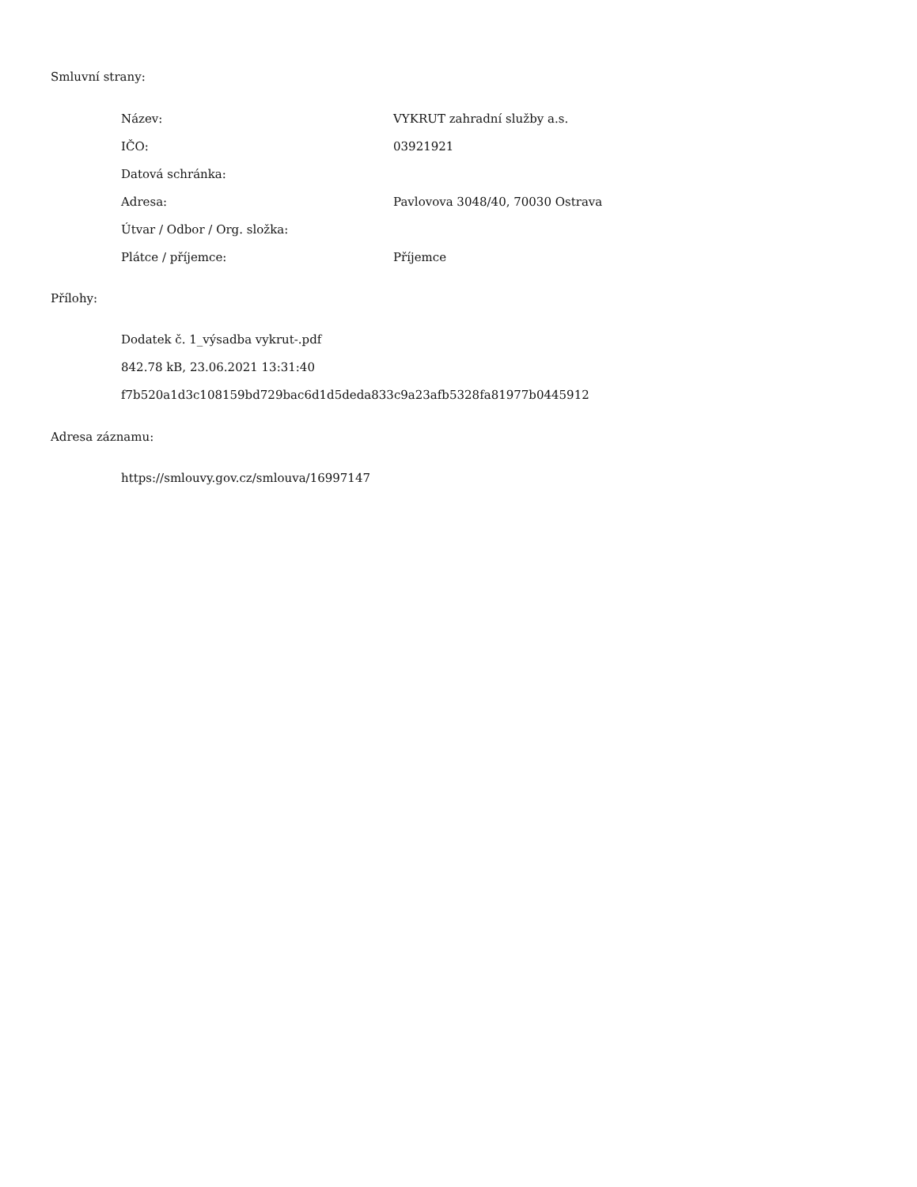Smluvní strany:
| Název: | VYKRUT zahradní služby a.s. |
| IČO: | 03921921 |
| Datová schránka: | |
| Adresa: | Pavlovova 3048/40, 70030 Ostrava |
| Útvar / Odbor / Org. složka: | |
| Plátce / příjemce: | Příjemce |
Přílohy:
Dodatek č. 1_výsadba vykrut-.pdf
842.78 kB, 23.06.2021 13:31:40
f7b520a1d3c108159bd729bac6d1d5deda833c9a23afb5328fa81977b0445912
Adresa záznamu:
https://smlouvy.gov.cz/smlouva/16997147